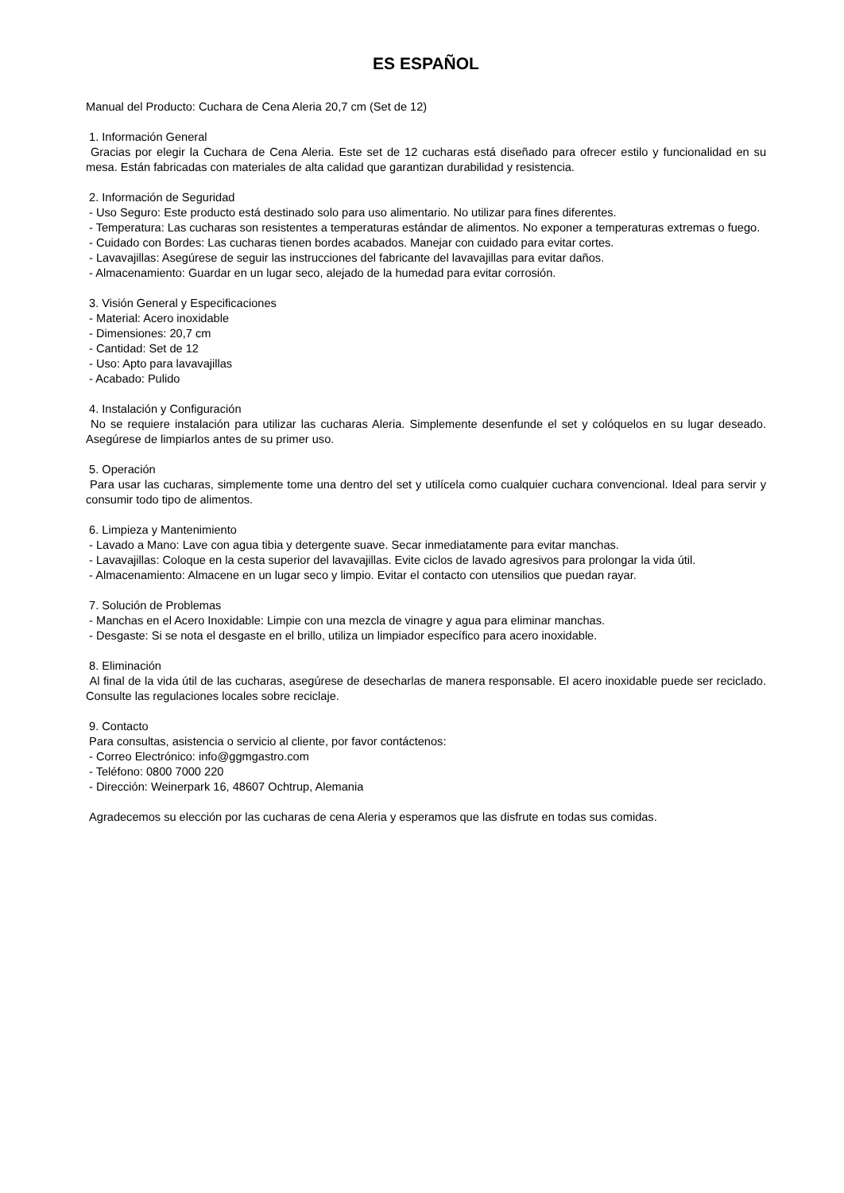ES ESPAÑOL
Manual del Producto: Cuchara de Cena Aleria 20,7 cm (Set de 12)
1. Información General
Gracias por elegir la Cuchara de Cena Aleria. Este set de 12 cucharas está diseñado para ofrecer estilo y funcionalidad en su mesa. Están fabricadas con materiales de alta calidad que garantizan durabilidad y resistencia.
2. Información de Seguridad
- Uso Seguro: Este producto está destinado solo para uso alimentario. No utilizar para fines diferentes.
- Temperatura: Las cucharas son resistentes a temperaturas estándar de alimentos. No exponer a temperaturas extremas o fuego.
- Cuidado con Bordes: Las cucharas tienen bordes acabados. Manejar con cuidado para evitar cortes.
- Lavavajillas: Asegúrese de seguir las instrucciones del fabricante del lavavajillas para evitar daños.
- Almacenamiento: Guardar en un lugar seco, alejado de la humedad para evitar corrosión.
3. Visión General y Especificaciones
- Material: Acero inoxidable
- Dimensiones: 20,7 cm
- Cantidad: Set de 12
- Uso: Apto para lavavajillas
- Acabado: Pulido
4. Instalación y Configuración
No se requiere instalación para utilizar las cucharas Aleria. Simplemente desenfunde el set y colóquelos en su lugar deseado. Asegúrese de limpiarlos antes de su primer uso.
5. Operación
Para usar las cucharas, simplemente tome una dentro del set y utilícela como cualquier cuchara convencional. Ideal para servir y consumir todo tipo de alimentos.
6. Limpieza y Mantenimiento
- Lavado a Mano: Lave con agua tibia y detergente suave. Secar inmediatamente para evitar manchas.
- Lavavajillas: Coloque en la cesta superior del lavavajillas. Evite ciclos de lavado agresivos para prolongar la vida útil.
- Almacenamiento: Almacene en un lugar seco y limpio. Evitar el contacto con utensilios que puedan rayar.
7. Solución de Problemas
- Manchas en el Acero Inoxidable: Limpie con una mezcla de vinagre y agua para eliminar manchas.
- Desgaste: Si se nota el desgaste en el brillo, utiliza un limpiador específico para acero inoxidable.
8. Eliminación
Al final de la vida útil de las cucharas, asegúrese de desecharlas de manera responsable. El acero inoxidable puede ser reciclado. Consulte las regulaciones locales sobre reciclaje.
9. Contacto
Para consultas, asistencia o servicio al cliente, por favor contáctenos:
- Correo Electrónico: info@ggmgastro.com
- Teléfono: 0800 7000 220
- Dirección: Weinerpark 16, 48607 Ochtrup, Alemania
Agradecemos su elección por las cucharas de cena Aleria y esperamos que las disfrute en todas sus comidas.